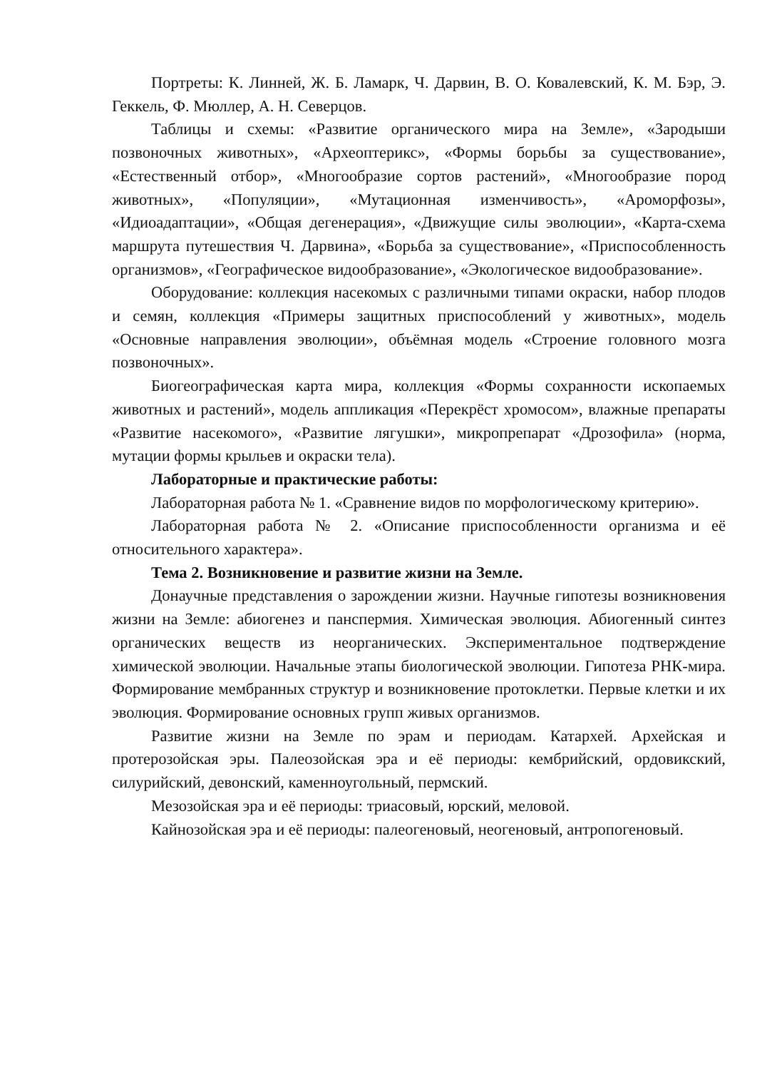Портреты: К. Линней, Ж. Б. Ламарк, Ч. Дарвин, В. О. Ковалевский, К. М. Бэр, Э. Геккель, Ф. Мюллер, А. Н. Северцов.
Таблицы и схемы: «Развитие органического мира на Земле», «Зародыши позвоночных животных», «Археоптерикс», «Формы борьбы за существование», «Естественный отбор», «Многообразие сортов растений», «Многообразие пород животных», «Популяции», «Мутационная изменчивость», «Ароморфозы», «Идиоадаптации», «Общая дегенерация», «Движущие силы эволюции», «Карта-схема маршрута путешествия Ч. Дарвина», «Борьба за существование», «Приспособленность организмов», «Географическое видообразование», «Экологическое видообразование».
Оборудование: коллекция насекомых с различными типами окраски, набор плодов и семян, коллекция «Примеры защитных приспособлений у животных», модель «Основные направления эволюции», объёмная модель «Строение головного мозга позвоночных».
Биогеографическая карта мира, коллекция «Формы сохранности ископаемых животных и растений», модель аппликация «Перекрёст хромосом», влажные препараты «Развитие насекомого», «Развитие лягушки», микропрепарат «Дрозофила» (норма, мутации формы крыльев и окраски тела).
Лабораторные и практические работы:
Лабораторная работа № 1. «Сравнение видов по морфологическому критерию».
Лабораторная работа № 2. «Описание приспособленности организма и её относительного характера».
Тема 2. Возникновение и развитие жизни на Земле.
Донаучные представления о зарождении жизни. Научные гипотезы возникновения жизни на Земле: абиогенез и панспермия. Химическая эволюция. Абиогенный синтез органических веществ из неорганических. Экспериментальное подтверждение химической эволюции. Начальные этапы биологической эволюции. Гипотеза РНК-мира. Формирование мембранных структур и возникновение протоклетки. Первые клетки и их эволюция. Формирование основных групп живых организмов.
Развитие жизни на Земле по эрам и периодам. Катархей. Архейская и протерозойская эры. Палеозойская эра и её периоды: кембрийский, ордовикский, силурийский, девонский, каменноугольный, пермский.
Мезозойская эра и её периоды: триасовый, юрский, меловой.
Кайнозойская эра и её периоды: палеогеновый, неогеновый, антропогеновый.